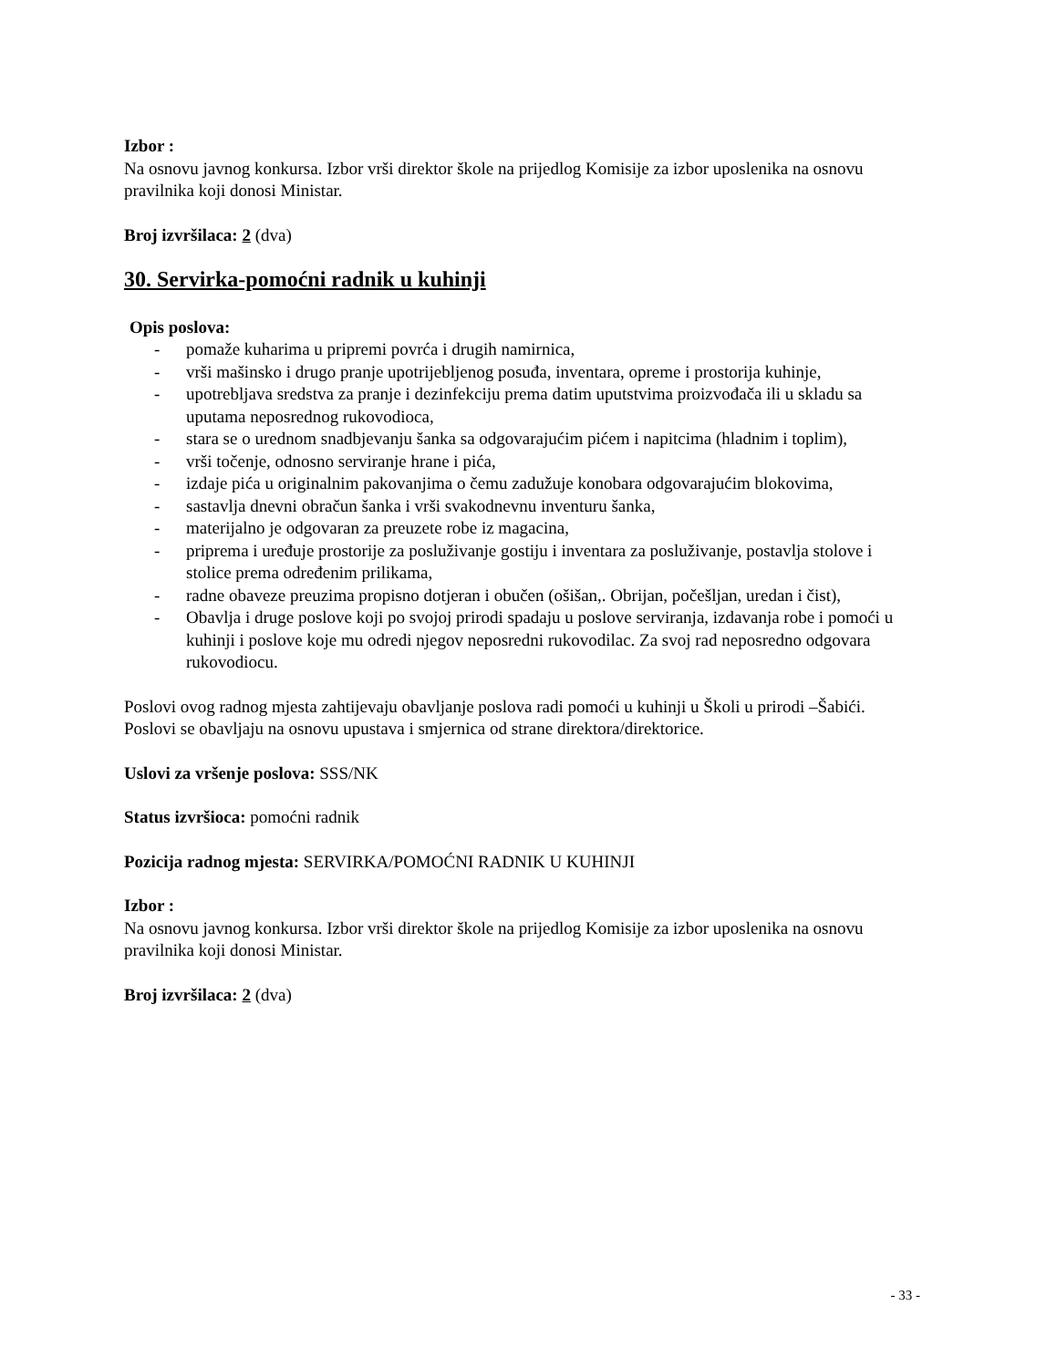Izbor :
Na osnovu javnog konkursa. Izbor vrši direktor škole na prijedlog Komisije za izbor uposlenika na osnovu pravilnika koji donosi Ministar.
Broj izvršilaca: 2 (dva)
30. Servirka-pomoćni radnik u kuhinji
Opis poslova:
- pomaže kuharima u pripremi povrća i drugih namirnica,
- vrši mašinsko i drugo pranje upotrijebljenog posuđa, inventara, opreme i prostorija kuhinje,
- upotrebljava sredstva za pranje i dezinfekciju prema datim uputstvima proizvođača ili u skladu sa uputama neposrednog rukovodioca,
- stara se o urednom snadbjevanju šanka sa odgovarajućim pićem i napitcima (hladnim i toplim),
- vrši točenje, odnosno serviranje hrane i pića,
- izdaje pića u originalnim pakovanjima o čemu zadužuje konobara odgovarajućim blokovima,
- sastavlja dnevni obračun šanka i vrši svakodnevnu inventuru šanka,
- materijalno je odgovaran za preuzete robe iz magacina,
- priprema i uređuje prostorije za posluživanje gostiju i inventara za posluživanje, postavlja stolove i stolice prema određenim prilikama,
- radne obaveze preuzima propisno dotjeran i obučen (ošišan,. Obrijan, počešljan, uredan i čist),
- Obavlja i druge poslove koji po svojoj prirodi spadaju u poslove serviranja, izdavanja robe i pomoći u kuhinji i poslove koje mu odredi njegov neposredni rukovodilac. Za svoj rad neposredno odgovara rukovodiocu.
Poslovi ovog radnog mjesta zahtijevaju obavljanje poslova radi pomoći u kuhinji u Školi u prirodi –Šabići.
Poslovi se obavljaju na osnovu upustava i smjernica od strane direktora/direktorice.
Uslovi za vršenje poslova: SSS/NK
Status izvršioca: pomoćni radnik
Pozicija radnog mjesta: SERVIRKA/POMOĆNI RADNIK U KUHINJI
Izbor :
Na osnovu javnog konkursa. Izbor vrši direktor škole na prijedlog Komisije za izbor uposlenika na osnovu pravilnika koji donosi Ministar.
Broj izvršilaca: 2 (dva)
- 33 -